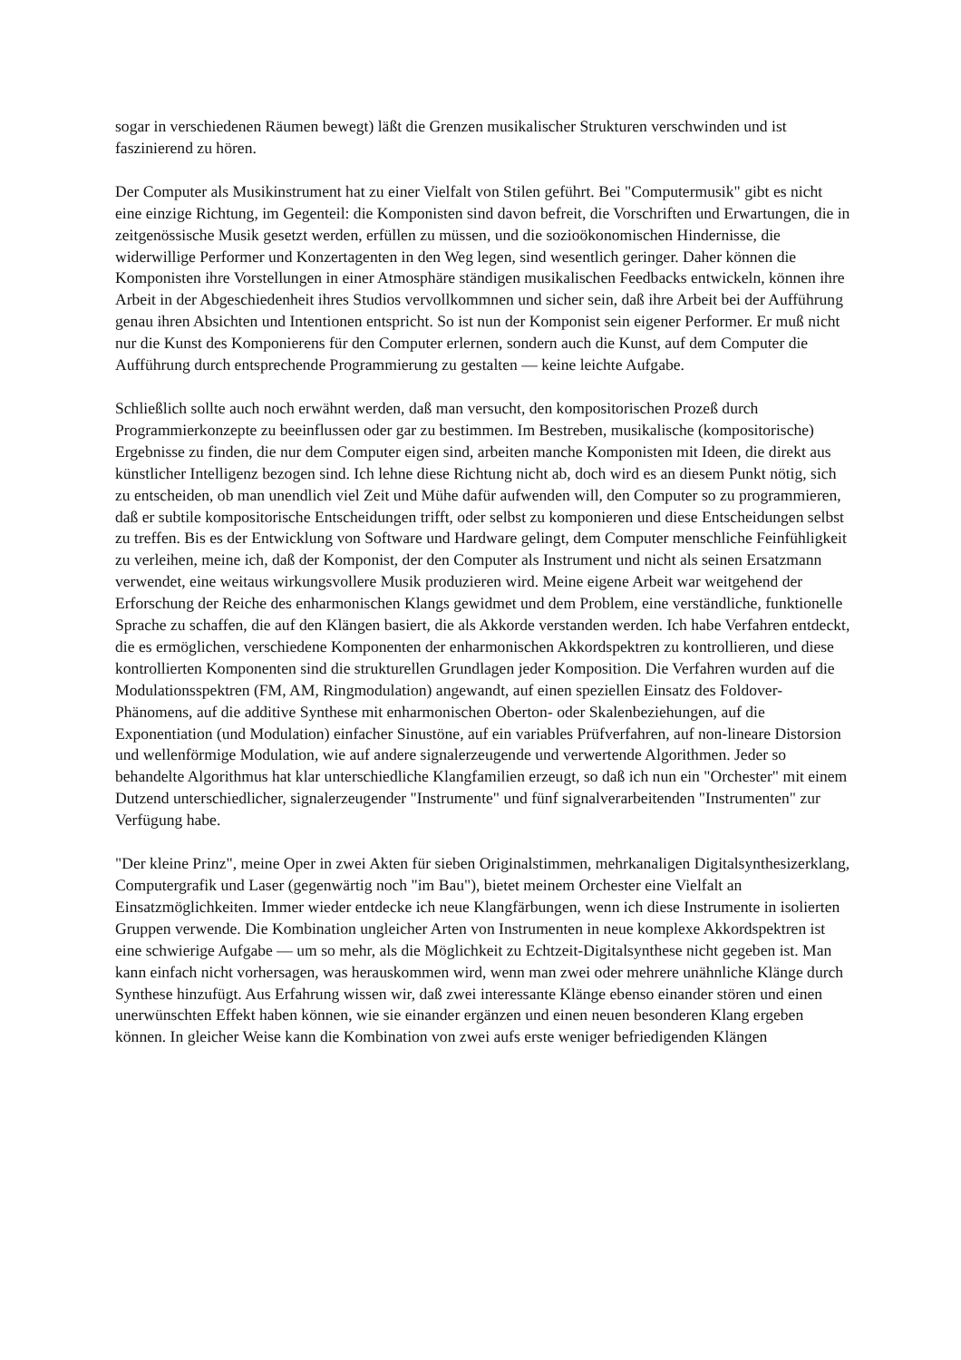sogar in verschiedenen Räumen bewegt) läßt die Grenzen musikalischer Strukturen verschwinden und ist faszinierend zu hören.
Der Computer als Musikinstrument hat zu einer Vielfalt von Stilen geführt. Bei "Computermusik" gibt es nicht eine einzige Richtung, im Gegenteil: die Komponisten sind davon befreit, die Vorschriften und Erwartungen, die in zeitgenössische Musik gesetzt werden, erfüllen zu müssen, und die sozioökonomischen Hindernisse, die widerwillige Performer und Konzertagenten in den Weg legen, sind wesentlich geringer. Daher können die Komponisten ihre Vorstellungen in einer Atmosphäre ständigen musikalischen Feedbacks entwickeln, können ihre Arbeit in der Abgeschiedenheit ihres Studios vervollkommnen und sicher sein, daß ihre Arbeit bei der Aufführung genau ihren Absichten und Intentionen entspricht. So ist nun der Komponist sein eigener Performer. Er muß nicht nur die Kunst des Komponierens für den Computer erlernen, sondern auch die Kunst, auf dem Computer die Aufführung durch entsprechende Programmierung zu gestalten — keine leichte Aufgabe.
Schließlich sollte auch noch erwähnt werden, daß man versucht, den kompositorischen Prozeß durch Programmierkonzepte zu beeinflussen oder gar zu bestimmen. Im Bestreben, musikalische (kompositorische) Ergebnisse zu finden, die nur dem Computer eigen sind, arbeiten manche Komponisten mit Ideen, die direkt aus künstlicher Intelligenz bezogen sind. Ich lehne diese Richtung nicht ab, doch wird es an diesem Punkt nötig, sich zu entscheiden, ob man unendlich viel Zeit und Mühe dafür aufwenden will, den Computer so zu programmieren, daß er subtile kompositorische Entscheidungen trifft, oder selbst zu komponieren und diese Entscheidungen selbst zu treffen. Bis es der Entwicklung von Software und Hardware gelingt, dem Computer menschliche Feinfühligkeit zu verleihen, meine ich, daß der Komponist, der den Computer als Instrument und nicht als seinen Ersatzmann verwendet, eine weitaus wirkungsvollere Musik produzieren wird. Meine eigene Arbeit war weitgehend der Erforschung der Reiche des enharmonischen Klangs gewidmet und dem Problem, eine verständliche, funktionelle Sprache zu schaffen, die auf den Klängen basiert, die als Akkorde verstanden werden. Ich habe Verfahren entdeckt, die es ermöglichen, verschiedene Komponenten der enharmonischen Akkordspektren zu kontrollieren, und diese kontrollierten Komponenten sind die strukturellen Grundlagen jeder Komposition. Die Verfahren wurden auf die Modulationsspektren (FM, AM, Ringmodulation) angewandt, auf einen speziellen Einsatz des Foldover-Phänomens, auf die additive Synthese mit enharmonischen Oberton- oder Skalenbeziehungen, auf die Exponentiation (und Modulation) einfacher Sinustöne, auf ein variables Prüfverfahren, auf non-lineare Distorsion und wellenförmige Modulation, wie auf andere signalerzeugende und verwertende Algorithmen. Jeder so behandelte Algorithmus hat klar unterschiedliche Klangfamilien erzeugt, so daß ich nun ein "Orchester" mit einem Dutzend unterschiedlicher, signalerzeugender "Instrumente" und fünf signalverarbeitenden "Instrumenten" zur Verfügung habe.
"Der kleine Prinz", meine Oper in zwei Akten für sieben Originalstimmen, mehrkanaligen Digitalsynthesizerklang, Computergrafik und Laser (gegenwärtig noch "im Bau"), bietet meinem Orchester eine Vielfalt an Einsatzmöglichkeiten. Immer wieder entdecke ich neue Klangfärbungen, wenn ich diese Instrumente in isolierten Gruppen verwende. Die Kombination ungleicher Arten von Instrumenten in neue komplexe Akkordspektren ist eine schwierige Aufgabe — um so mehr, als die Möglichkeit zu Echtzeit-Digitalsynthese nicht gegeben ist. Man kann einfach nicht vorhersagen, was herauskommen wird, wenn man zwei oder mehrere unähnliche Klänge durch Synthese hinzufügt. Aus Erfahrung wissen wir, daß zwei interessante Klänge ebenso einander stören und einen unerwünschten Effekt haben können, wie sie einander ergänzen und einen neuen besonderen Klang ergeben können. In gleicher Weise kann die Kombination von zwei aufs erste weniger befriedigenden Klängen